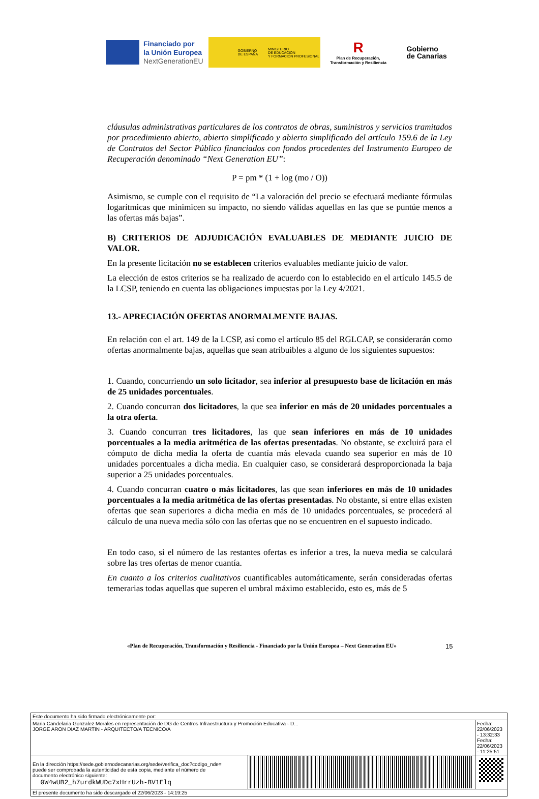Financiado por
la Unión Europea
NextGenerationEU
GOBIERNO
DE ESPAÑA MINISTERIO
DE EDUCACIÓN
Y FORMACIÓN PROFESIONAL
R
Plan de Recuperación, Transformación y Resiliencia
Gobierno
de Canarias
cláusulas administrativas particulares de los contratos de obras, suministros y servicios tramitados por procedimiento abierto, abierto simplificado y abierto simplificado del artículo 159.6 de la Ley de Contratos del Sector Público financiados con fondos procedentes del Instrumento Europeo de Recuperación denominado “Next Generation EU”:
P = pm * (1 + log (mo / O))
Asimismo, se cumple con el requisito de “La valoración del precio se efectuará mediante fórmulas logarítmicas que minimicen su impacto, no siendo válidas aquellas en las que se puntúe menos a las ofertas más bajas”.
B) CRITERIOS DE ADJUDICACIÓN EVALUABLES DE MEDIANTE JUICIO DE VALOR.
En la presente licitación no se establecen criterios evaluables mediante juicio de valor.
La elección de estos criterios se ha realizado de acuerdo con lo establecido en el artículo 145.5 de la LCSP, teniendo en cuenta las obligaciones impuestas por la Ley 4/2021.
13.- APRECIACIÓN OFERTAS ANORMALMENTE BAJAS.
En relación con el art. 149 de la LCSP, así como el artículo 85 del RGLCAP, se considerarán como ofertas anormalmente bajas, aquellas que sean atribuibles a alguno de los siguientes supuestos:
1. Cuando, concurriendo un solo licitador, sea inferior al presupuesto base de licitación en más de 25 unidades porcentuales.
2. Cuando concurran dos licitadores, la que sea inferior en más de 20 unidades porcentuales a la otra oferta.
3. Cuando concurran tres licitadores, las que sean inferiores en más de 10 unidades porcentuales a la media aritmética de las ofertas presentadas. No obstante, se excluirá para el cómputo de dicha media la oferta de cuantía más elevada cuando sea superior en más de 10 unidades porcentuales a dicha media. En cualquier caso, se considerará desproporcionada la baja superior a 25 unidades porcentuales.
4. Cuando concurran cuatro o más licitadores, las que sean inferiores en más de 10 unidades porcentuales a la media aritmética de las ofertas presentadas. No obstante, si entre ellas existen ofertas que sean superiores a dicha media en más de 10 unidades porcentuales, se procederá al cálculo de una nueva media sólo con las ofertas que no se encuentren en el supuesto indicado.
En todo caso, si el número de las restantes ofertas es inferior a tres, la nueva media se calculará sobre las tres ofertas de menor cuantía.
En cuanto a los criterios cualitativos cuantificables automáticamente, serán consideradas ofertas temerarias todas aquellas que superen el umbral máximo establecido, esto es, más de 5
«Plan de Recuperación, Transformación y Resiliencia - Financiado por la Unión Europea – Next Generation EU»
15
| Este documento ha sido firmado electrónicamente por: | | |
| Maria Candelaria Gonzalez Morales en representación de DG de Centros Infraestructura y Promoción Educativa - D... JORGE ARON DIAZ MARTIN - ARQUITECTO/A TECNICO/A | | Fecha: 22/06/2023 - 13:32:33 Fecha: 22/06/2023 - 11:25:51 |
| En la dirección https://sede.gobiernodecanarias.org/sede/verifica_doc?codigo_nde= puede ser comprobada la autenticidad de esta copia, mediante el número de documento electrónico siguiente: 0W4wUB2_h7urdkWUDc7xHrrUzh-BV1Elq | | |
| El presente documento ha sido descargado el 22/06/2023 - 14:19:25 | | |